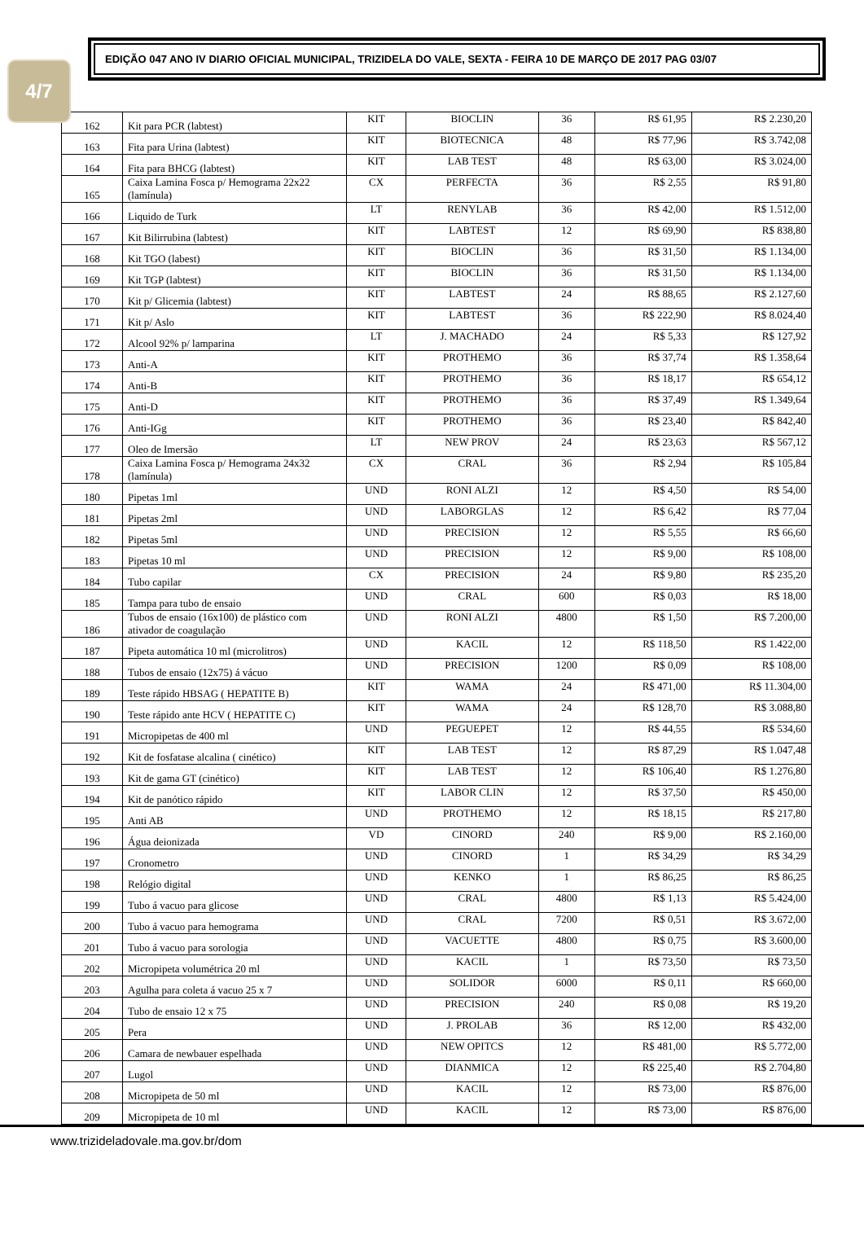4/7
EDIÇÃO 047 ANO IV DIARIO OFICIAL MUNICIPAL, TRIZIDELA DO VALE, SEXTA - FEIRA 10 DE MARÇO DE 2017 PAG 03/07
| 162 | Kit para PCR (labtest) | KIT | BIOCLIN | 36 | R$ 61,95 | R$ 2.230,20 |
| 163 | Fita para Urina (labtest) | KIT | BIOTECNICA | 48 | R$ 77,96 | R$ 3.742,08 |
| 164 | Fita para BHCG (labtest) | KIT | LAB TEST | 48 | R$ 63,00 | R$ 3.024,00 |
| 165 | Caixa Lamina Fosca p/ Hemograma 22x22 (lamínula) | CX | PERFECTA | 36 | R$ 2,55 | R$ 91,80 |
| 166 | Liquido de Turk | LT | RENYLAB | 36 | R$ 42,00 | R$ 1.512,00 |
| 167 | Kit Bilirrubina (labtest) | KIT | LABTEST | 12 | R$ 69,90 | R$ 838,80 |
| 168 | Kit TGO (labest) | KIT | BIOCLIN | 36 | R$ 31,50 | R$ 1.134,00 |
| 169 | Kit TGP (labtest) | KIT | BIOCLIN | 36 | R$ 31,50 | R$ 1.134,00 |
| 170 | Kit p/ Glicemia (labtest) | KIT | LABTEST | 24 | R$ 88,65 | R$ 2.127,60 |
| 171 | Kit p/ Aslo | KIT | LABTEST | 36 | R$ 222,90 | R$ 8.024,40 |
| 172 | Alcool 92% p/ lamparina | LT | J. MACHADO | 24 | R$ 5,33 | R$ 127,92 |
| 173 | Anti-A | KIT | PROTHEMO | 36 | R$ 37,74 | R$ 1.358,64 |
| 174 | Anti-B | KIT | PROTHEMO | 36 | R$ 18,17 | R$ 654,12 |
| 175 | Anti-D | KIT | PROTHEMO | 36 | R$ 37,49 | R$ 1.349,64 |
| 176 | Anti-IGg | KIT | PROTHEMO | 36 | R$ 23,40 | R$ 842,40 |
| 177 | Oleo de Imersão | LT | NEW PROV | 24 | R$ 23,63 | R$ 567,12 |
| 178 | Caixa Lamina Fosca p/ Hemograma 24x32 (lamínula) | CX | CRAL | 36 | R$ 2,94 | R$ 105,84 |
| 180 | Pipetas 1ml | UND | RONI ALZI | 12 | R$ 4,50 | R$ 54,00 |
| 181 | Pipetas 2ml | UND | LABORGLAS | 12 | R$ 6,42 | R$ 77,04 |
| 182 | Pipetas 5ml | UND | PRECISION | 12 | R$ 5,55 | R$ 66,60 |
| 183 | Pipetas 10 ml | UND | PRECISION | 12 | R$ 9,00 | R$ 108,00 |
| 184 | Tubo capilar | CX | PRECISION | 24 | R$ 9,80 | R$ 235,20 |
| 185 | Tampa para tubo de ensaio | UND | CRAL | 600 | R$ 0,03 | R$ 18,00 |
| 186 | Tubos de ensaio (16x100) de plástico com ativador de coagulação | UND | RONI ALZI | 4800 | R$ 1,50 | R$ 7.200,00 |
| 187 | Pipeta automática 10 ml (microlitros) | UND | KACIL | 12 | R$ 118,50 | R$ 1.422,00 |
| 188 | Tubos de ensaio (12x75) á vácuo | UND | PRECISION | 1200 | R$ 0,09 | R$ 108,00 |
| 189 | Teste rápido HBSAG ( HEPATITE B) | KIT | WAMA | 24 | R$ 471,00 | R$ 11.304,00 |
| 190 | Teste rápido ante HCV ( HEPATITE C) | KIT | WAMA | 24 | R$ 128,70 | R$ 3.088,80 |
| 191 | Micropipetas de 400 ml | UND | PEGUEPET | 12 | R$ 44,55 | R$ 534,60 |
| 192 | Kit de fosfatase alcalina ( cinético) | KIT | LAB TEST | 12 | R$ 87,29 | R$ 1.047,48 |
| 193 | Kit de gama GT (cinético) | KIT | LAB TEST | 12 | R$ 106,40 | R$ 1.276,80 |
| 194 | Kit de panótico rápido | KIT | LABOR CLIN | 12 | R$ 37,50 | R$ 450,00 |
| 195 | Anti AB | UND | PROTHEMO | 12 | R$ 18,15 | R$ 217,80 |
| 196 | Água deionizada | VD | CINORD | 240 | R$ 9,00 | R$ 2.160,00 |
| 197 | Cronometro | UND | CINORD | 1 | R$ 34,29 | R$ 34,29 |
| 198 | Relógio digital | UND | KENKO | 1 | R$ 86,25 | R$ 86,25 |
| 199 | Tubo á vacuo para glicose | UND | CRAL | 4800 | R$ 1,13 | R$ 5.424,00 |
| 200 | Tubo á vacuo para hemograma | UND | CRAL | 7200 | R$ 0,51 | R$ 3.672,00 |
| 201 | Tubo á vacuo para sorologia | UND | VACUETTE | 4800 | R$ 0,75 | R$ 3.600,00 |
| 202 | Micropipeta volumétrica 20 ml | UND | KACIL | 1 | R$ 73,50 | R$ 73,50 |
| 203 | Agulha para coleta á vacuo 25 x 7 | UND | SOLIDOR | 6000 | R$ 0,11 | R$ 660,00 |
| 204 | Tubo de ensaio 12 x 75 | UND | PRECISION | 240 | R$ 0,08 | R$ 19,20 |
| 205 | Pera | UND | J. PROLAB | 36 | R$ 12,00 | R$ 432,00 |
| 206 | Camara de newbauer espelhada | UND | NEW OPITCS | 12 | R$ 481,00 | R$ 5.772,00 |
| 207 | Lugol | UND | DIANMICA | 12 | R$ 225,40 | R$ 2.704,80 |
| 208 | Micropipeta de 50 ml | UND | KACIL | 12 | R$ 73,00 | R$ 876,00 |
| 209 | Micropipeta de 10 ml | UND | KACIL | 12 | R$ 73,00 | R$ 876,00 |
www.trizideladovale.ma.gov.br/dom